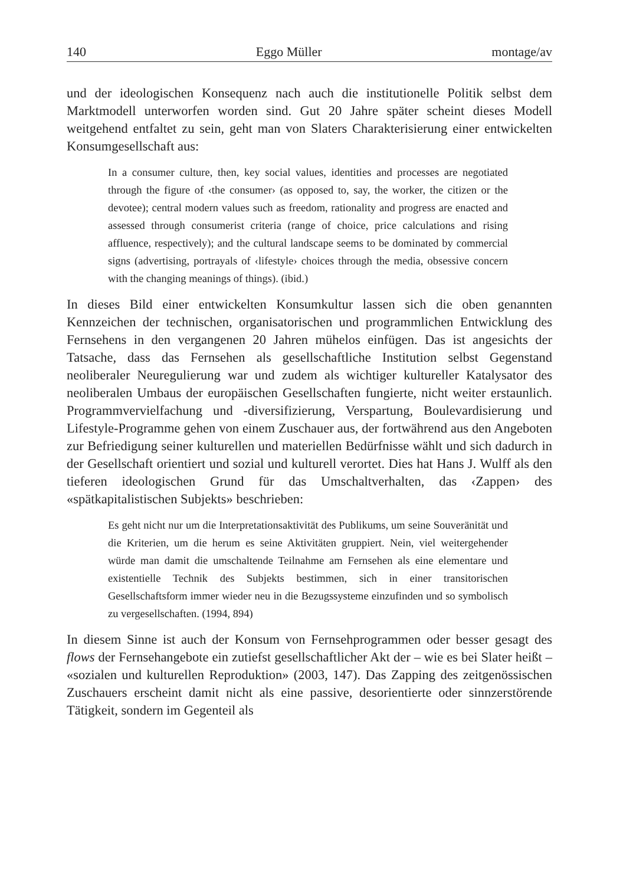140 Eggo Müller montage/av
und der ideologischen Konsequenz nach auch die institutionelle Politik selbst dem Marktmodell unterworfen worden sind. Gut 20 Jahre später scheint dieses Modell weitgehend entfaltet zu sein, geht man von Slaters Charakterisierung einer entwickelten Konsumgesellschaft aus:
In a consumer culture, then, key social values, identities and processes are negotiated through the figure of ‹the consumer› (as opposed to, say, the worker, the citizen or the devotee); central modern values such as freedom, rationality and progress are enacted and assessed through consumerist criteria (range of choice, price calculations and rising affluence, respectively); and the cultural landscape seems to be dominated by commercial signs (advertising, portrayals of ‹lifestyle› choices through the media, obsessive concern with the changing meanings of things). (ibid.)
In dieses Bild einer entwickelten Konsumkultur lassen sich die oben genannten Kennzeichen der technischen, organisatorischen und programmlichen Entwicklung des Fernsehens in den vergangenen 20 Jahren mühelos einfügen. Das ist angesichts der Tatsache, dass das Fernsehen als gesellschaftliche Institution selbst Gegenstand neoliberaler Neuregulierung war und zudem als wichtiger kultureller Katalysator des neoliberalen Umbaus der europäischen Gesellschaften fungierte, nicht weiter erstaunlich. Programmvervielfachung und -diversifizierung, Verspartung, Boulevardisierung und Lifestyle-Programme gehen von einem Zuschauer aus, der fortwährend aus den Angeboten zur Befriedigung seiner kulturellen und materiellen Bedürfnisse wählt und sich dadurch in der Gesellschaft orientiert und sozial und kulturell verortet. Dies hat Hans J. Wulff als den tieferen ideologischen Grund für das Umschaltverhalten, das ‹Zappen› des «spätkapitalistischen Subjekts» beschrieben:
Es geht nicht nur um die Interpretationsaktivität des Publikums, um seine Souveränität und die Kriterien, um die herum es seine Aktivitäten gruppiert. Nein, viel weitergehender würde man damit die umschaltende Teilnahme am Fernsehen als eine elementare und existentielle Technik des Subjekts bestimmen, sich in einer transitorischen Gesellschaftsform immer wieder neu in die Bezugssysteme einzufinden und so symbolisch zu vergesellschaften. (1994, 894)
In diesem Sinne ist auch der Konsum von Fernsehprogrammen oder besser gesagt des flows der Fernsehangebote ein zutiefst gesellschaftlicher Akt der – wie es bei Slater heißt – «sozialen und kulturellen Reproduktion» (2003, 147). Das Zapping des zeitgenössischen Zuschauers erscheint damit nicht als eine passive, desorientierte oder sinnzerstörende Tätigkeit, sondern im Gegenteil als